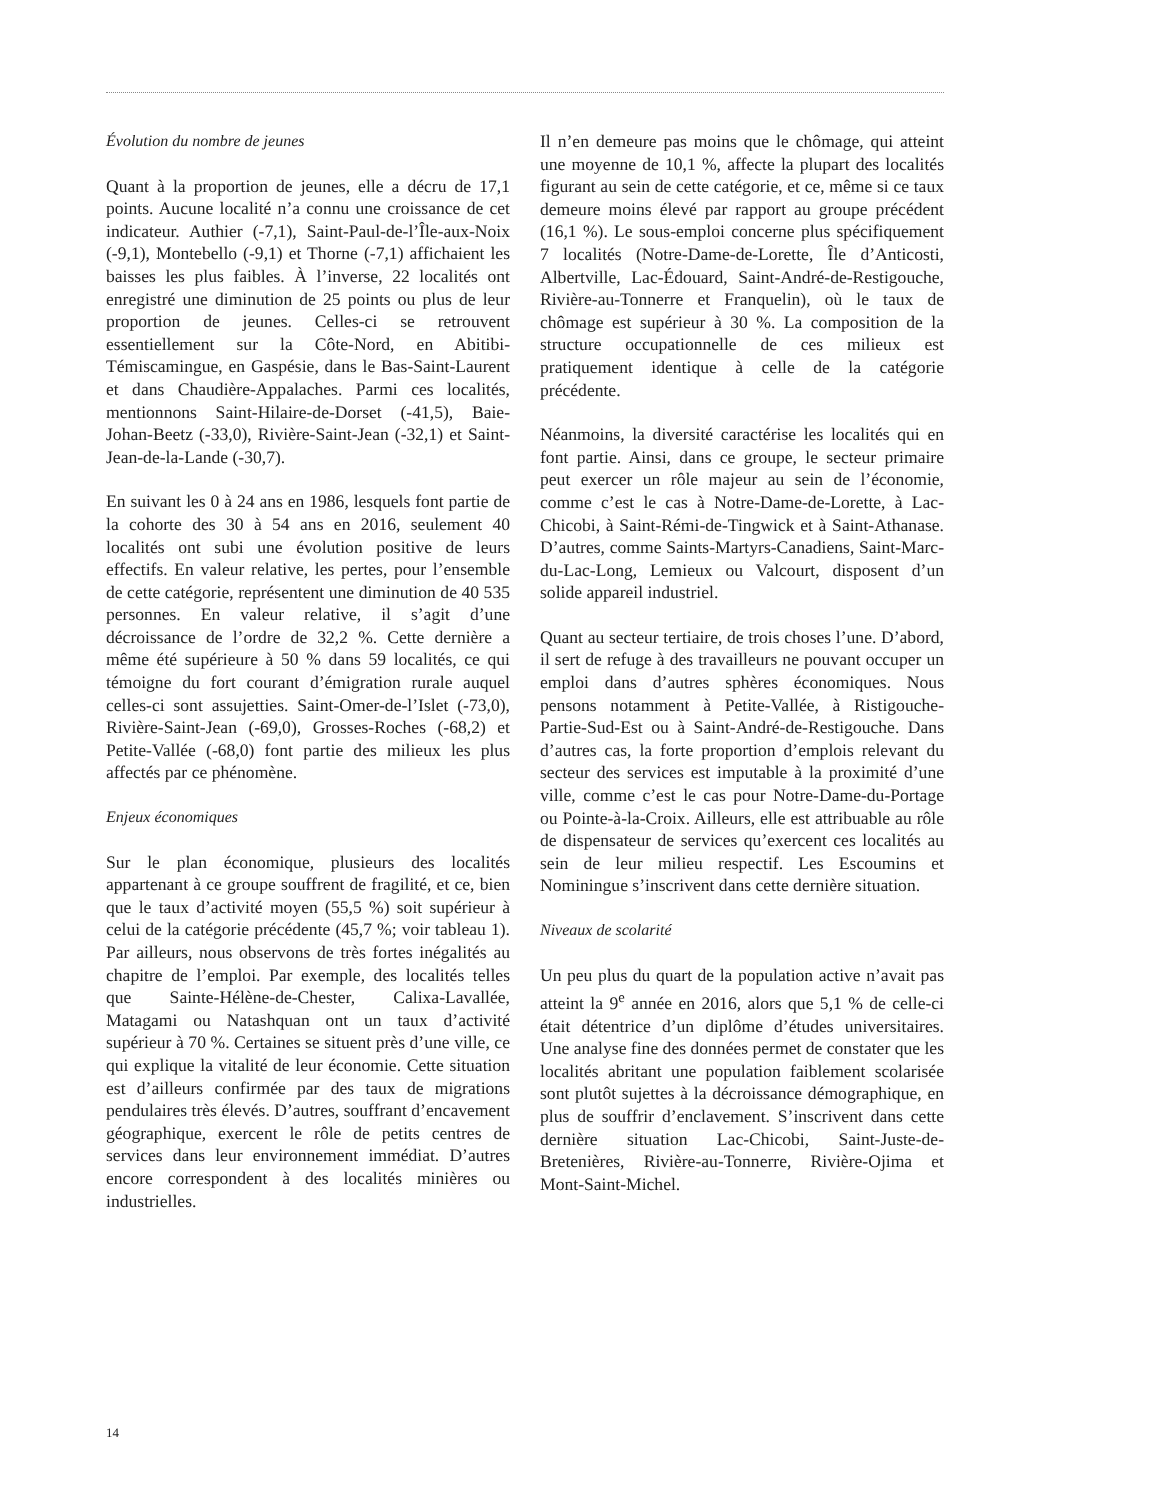Évolution du nombre de jeunes
Quant à la proportion de jeunes, elle a décru de 17,1 points. Aucune localité n’a connu une croissance de cet indicateur. Authier (-7,1), Saint-Paul-de-l’Île-aux-Noix (-9,1), Montebello (-9,1) et Thorne (-7,1) affichaient les baisses les plus faibles. À l’inverse, 22 localités ont enregistré une diminution de 25 points ou plus de leur proportion de jeunes. Celles-ci se retrouvent essentiellement sur la Côte-Nord, en Abitibi-Témiscamingue, en Gaspésie, dans le Bas-Saint-Laurent et dans Chaudière-Appalaches. Parmi ces localités, mentionnons Saint-Hilaire-de-Dorset (-41,5), Baie-Johan-Beetz (-33,0), Rivière-Saint-Jean (-32,1) et Saint-Jean-de-la-Lande (-30,7).
En suivant les 0 à 24 ans en 1986, lesquels font partie de la cohorte des 30 à 54 ans en 2016, seulement 40 localités ont subi une évolution positive de leurs effectifs. En valeur relative, les pertes, pour l’ensemble de cette catégorie, représentent une diminution de 40 535 personnes. En valeur relative, il s’agit d’une décroissance de l’ordre de 32,2 %. Cette dernière a même été supérieure à 50 % dans 59 localités, ce qui témoigne du fort courant d’émigration rurale auquel celles-ci sont assujetties. Saint-Omer-de-l’Islet (-73,0), Rivière-Saint-Jean (-69,0), Grosses-Roches (-68,2) et Petite-Vallée (-68,0) font partie des milieux les plus affectés par ce phénomène.
Enjeux économiques
Sur le plan économique, plusieurs des localités appartenant à ce groupe souffrent de fragilité, et ce, bien que le taux d’activité moyen (55,5 %) soit supérieur à celui de la catégorie précédente (45,7 %; voir tableau 1). Par ailleurs, nous observons de très fortes inégalités au chapitre de l’emploi. Par exemple, des localités telles que Sainte-Hélène-de-Chester, Calixa-Lavallée, Matagami ou Natashquan ont un taux d’activité supérieur à 70 %. Certaines se situent près d’une ville, ce qui explique la vitalité de leur économie. Cette situation est d’ailleurs confirmée par des taux de migrations pendulaires très élevés. D’autres, souffrant d’encavement géographique, exercent le rôle de petits centres de services dans leur environnement immédiat. D’autres encore correspondent à des localités minières ou industrielles.
Il n’en demeure pas moins que le chômage, qui atteint une moyenne de 10,1 %, affecte la plupart des localités figurant au sein de cette catégorie, et ce, même si ce taux demeure moins élevé par rapport au groupe précédent (16,1 %). Le sous-emploi concerne plus spécifiquement 7 localités (Notre-Dame-de-Lorette, Île d’Anticosti, Albertville, Lac-Édouard, Saint-André-de-Restigouche, Rivière-au-Tonnerre et Franquelin), où le taux de chômage est supérieur à 30 %. La composition de la structure occupationnelle de ces milieux est pratiquement identique à celle de la catégorie précédente.
Néanmoins, la diversité caractérise les localités qui en font partie. Ainsi, dans ce groupe, le secteur primaire peut exercer un rôle majeur au sein de l’économie, comme c’est le cas à Notre-Dame-de-Lorette, à Lac-Chicobi, à Saint-Rémi-de-Tingwick et à Saint-Athanase. D’autres, comme Saints-Martyrs-Canadiens, Saint-Marc-du-Lac-Long, Lemieux ou Valcourt, disposent d’un solide appareil industriel.
Quant au secteur tertiaire, de trois choses l’une. D’abord, il sert de refuge à des travailleurs ne pouvant occuper un emploi dans d’autres sphères économiques. Nous pensons notamment à Petite-Vallée, à Ristigouche-Partie-Sud-Est ou à Saint-André-de-Restigouche. Dans d’autres cas, la forte proportion d’emplois relevant du secteur des services est imputable à la proximité d’une ville, comme c’est le cas pour Notre-Dame-du-Portage ou Pointe-à-la-Croix. Ailleurs, elle est attribuable au rôle de dispensateur de services qu’exercent ces localités au sein de leur milieu respectif. Les Escoumins et Nominingue s’inscrivent dans cette dernière situation.
Niveaux de scolarité
Un peu plus du quart de la population active n’avait pas atteint la 9<sup>e</sup> année en 2016, alors que 5,1 % de celle-ci était détentrice d’un diplôme d’études universitaires. Une analyse fine des données permet de constater que les localités abritant une population faiblement scolarisée sont plutôt sujettes à la décroissance démographique, en plus de souffrir d’enclavement. S’inscrivent dans cette dernière situation Lac-Chicobi, Saint-Juste-de-Bretenières, Rivière-au-Tonnerre, Rivière-Ojima et Mont-Saint-Michel.
14